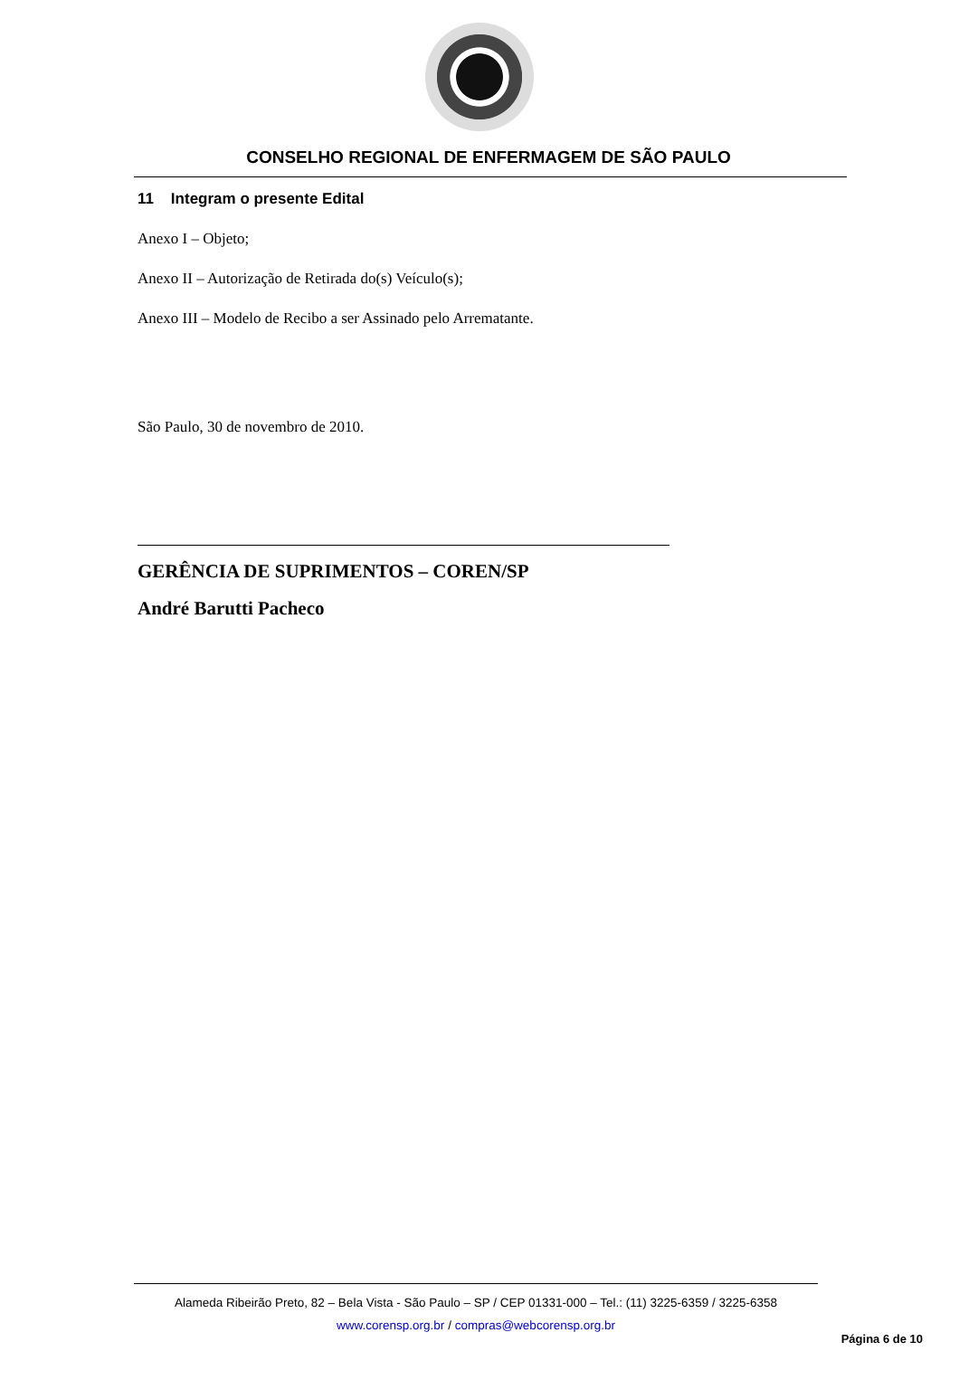CONSELHO REGIONAL DE ENFERMAGEM DE SÃO PAULO
11 Integram o presente Edital
Anexo I – Objeto;
Anexo II – Autorização de Retirada do(s) Veículo(s);
Anexo III – Modelo de Recibo a ser Assinado pelo Arrematante.
São Paulo, 30 de novembro de 2010.
GERÊNCIA DE SUPRIMENTOS – COREN/SP
André Barutti Pacheco
Alameda Ribeirão Preto, 82 – Bela Vista - São Paulo – SP / CEP 01331-000 – Tel.: (11) 3225-6359 / 3225-6358
www.corensp.org.br / compras@webcorensp.org.br
Página 6 de 10